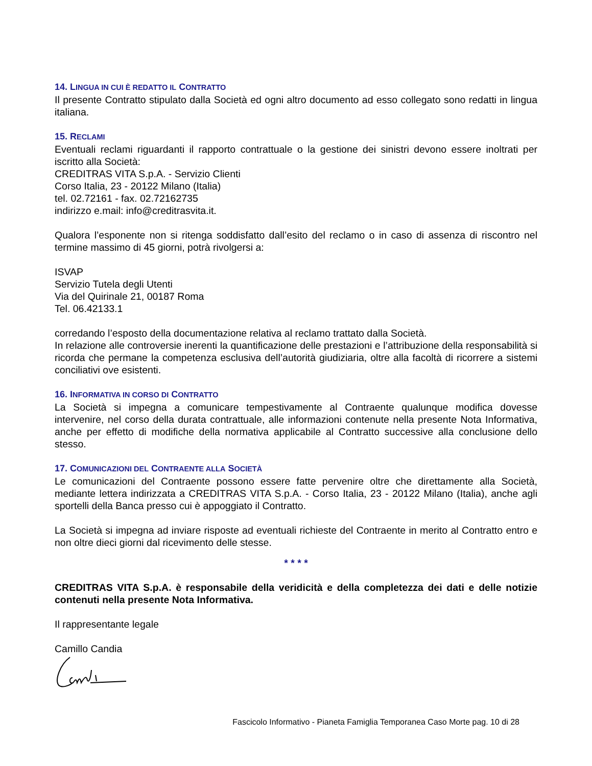14. LINGUA IN CUI È REDATTO IL CONTRATTO
Il presente Contratto stipulato dalla Società ed ogni altro documento ad esso collegato sono redatti in lingua italiana.
15. RECLAMI
Eventuali reclami riguardanti il rapporto contrattuale o la gestione dei sinistri devono essere inoltrati per iscritto alla Società:
CREDITRAS VITA S.p.A. - Servizio Clienti
Corso Italia, 23 - 20122 Milano (Italia)
tel. 02.72161 - fax. 02.72162735
indirizzo e.mail: info@creditrasvita.it.
Qualora l’esponente non si ritenga soddisfatto dall’esito del reclamo o in caso di assenza di riscontro nel termine massimo di 45 giorni, potrà rivolgersi a:
ISVAP
Servizio Tutela degli Utenti
Via del Quirinale 21, 00187 Roma
Tel. 06.42133.1
corredando l’esposto della documentazione relativa al reclamo trattato dalla Società.
In relazione alle controversie inerenti la quantificazione delle prestazioni e l’attribuzione della responsabilità si ricorda che permane la competenza esclusiva dell’autorità giudiziaria, oltre alla facoltà di ricorrere a sistemi conciliativi ove esistenti.
16. INFORMATIVA IN CORSO DI CONTRATTO
La Società si impegna a comunicare tempestivamente al Contraente qualunque modifica dovesse intervenire, nel corso della durata contrattuale, alle informazioni contenute nella presente Nota Informativa, anche per effetto di modifiche della normativa applicabile al Contratto successive alla conclusione dello stesso.
17. COMUNICAZIONI DEL CONTRAENTE ALLA SOCIETÀ
Le comunicazioni del Contraente possono essere fatte pervenire oltre che direttamente alla Società, mediante lettera indirizzata a CREDITRAS VITA S.p.A. - Corso Italia, 23 - 20122 Milano (Italia), anche agli sportelli della Banca presso cui è appoggiato il Contratto.
La Società si impegna ad inviare risposte ad eventuali richieste del Contraente in merito al Contratto entro e non oltre dieci giorni dal ricevimento delle stesse.
* * * *
CREDITRAS VITA S.p.A. è responsabile della veridicità e della completezza dei dati e delle notizie contenuti nella presente Nota Informativa.
Il rappresentante legale
Camillo Candia
Fascicolo Informativo - Pianeta Famiglia Temporanea Caso Morte pag. 10 di 28